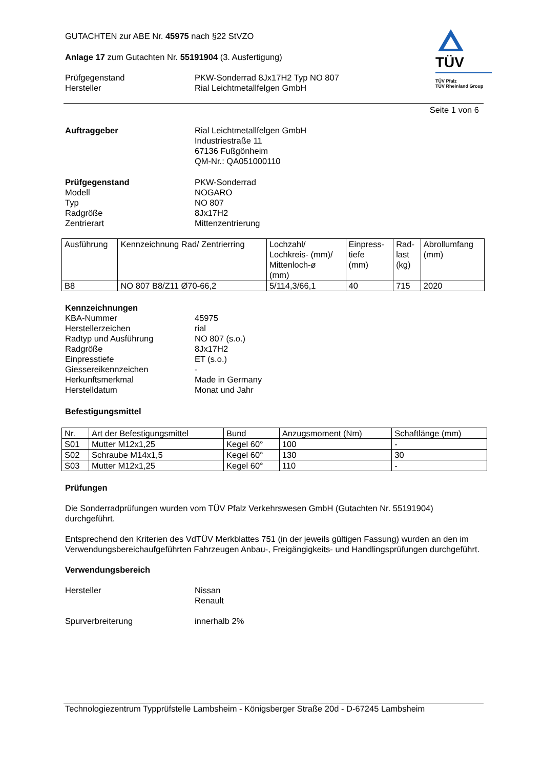TÜV
TÜV Pfalz
TÜV Rheinland Group
GUTACHTEN zur ABE Nr. 45975 nach §22 StVZO
Anlage 17 zum Gutachten Nr. 55191904 (3. Ausfertigung)
Prüfgegenstand
Hersteller
PKW-Sonderrad 8Jx17H2 Typ NO 807
Rial Leichtmetallfelgen GmbH
Seite 1 von 6
Auftraggeber Rial Leichtmetallfelgen GmbH
Industriestraße 11
67136 Fußgönheim
QM-Nr.: QA051000110
Prüfgegenstand
Modell
Typ
Radgröße
Zentrierart
PKW-Sonderrad
NOGARO
NO 807
8Jx17H2
Mittenzentrierung
| Ausführung | Kennzeichnung Rad/ Zentrierring | Lochzahl/ Lochkreis- (mm)/ Mittenloch-ø (mm) | Einpress- tiefe (mm) | Rad- last (kg) | Abrollumfang (mm) |
| --- | --- | --- | --- | --- | --- |
| B8 | NO 807 B8/Z11 Ø70-66,2 | 5/114,3/66,1 | 40 | 715 | 2020 |
Kennzeichnungen
KBA-Nummer
Herstellerzeichen
Radtyp und Ausführung
Radgröße
Einpresstiefe
Giessereikennzeichen
Herkunftsmerkmal
Herstelldatum
45975
rial
NO 807 (s.o.)
8Jx17H2
ET (s.o.)
-
Made in Germany
Monat und Jahr
Befestigungsmittel
| Nr. | Art der Befestigungsmittel | Bund | Anzugsmoment (Nm) | Schaftlänge (mm) |
| --- | --- | --- | --- | --- |
| S01 | Mutter M12x1,25 | Kegel 60° | 100 | - |
| S02 | Schraube M14x1,5 | Kegel 60° | 130 | 30 |
| S03 | Mutter M12x1,25 | Kegel 60° | 110 | - |
Prüfungen
Die Sonderradprüfungen wurden vom TÜV Pfalz Verkehrswesen GmbH (Gutachten Nr. 55191904) durchgeführt.
Entsprechend den Kriterien des VdTÜV Merkblattes 751 (in der jeweils gültigen Fassung) wurden an den im Verwendungsbereichaufgeführten Fahrzeugen Anbau-, Freigängigkeits- und Handlingsprüfungen durchgeführt.
Verwendungsbereich
Hersteller Nissan
Renault
Spurverbreiterung innerhalb 2%
Technologiezentrum Typprüfstelle Lambsheim - Königsberger Straße 20d - D-67245 Lambsheim